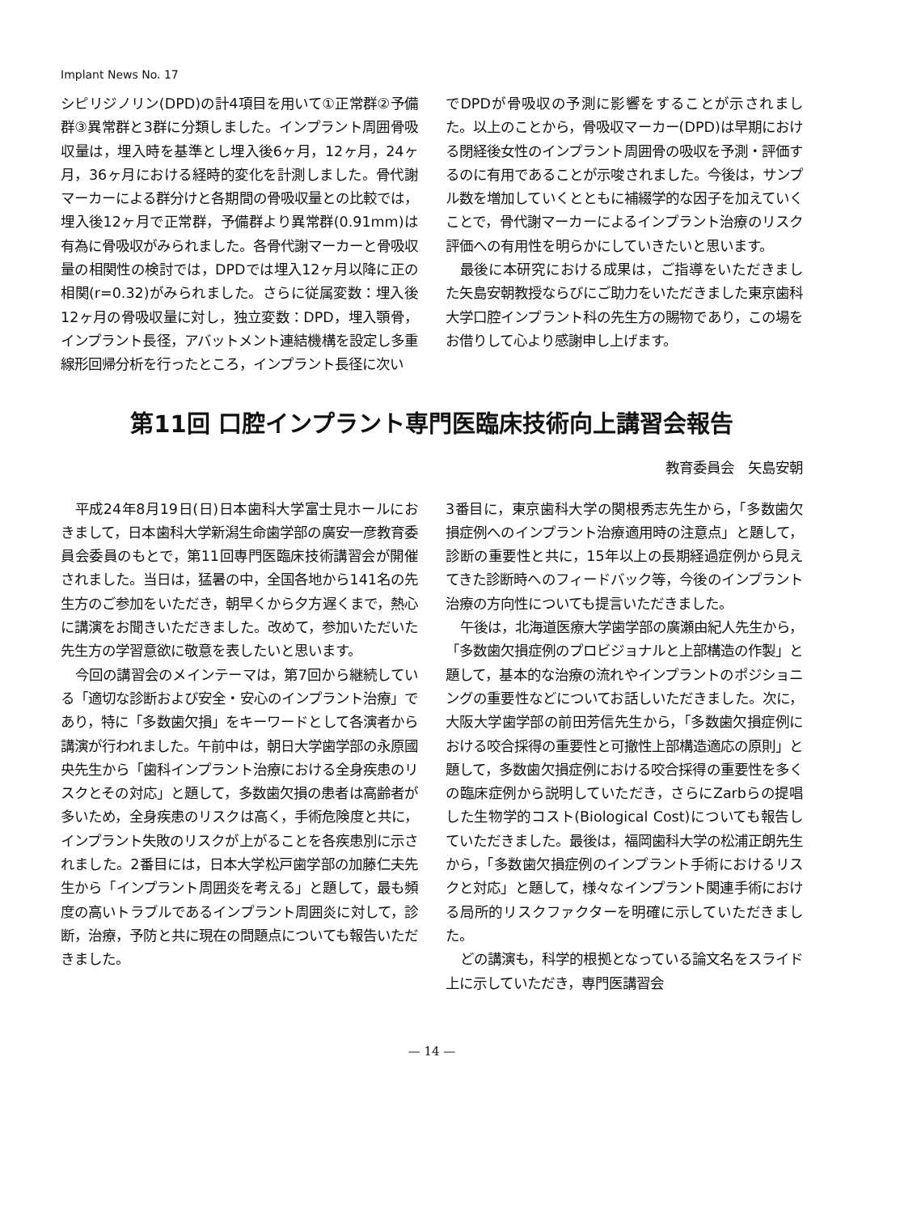Implant News No. 17
シピリジノリン(DPD)の計4項目を用いて①正常群②予備群③異常群と3群に分類しました。インプラント周囲骨吸収量は，埋入時を基準とし埋入後6ヶ月，12ヶ月，24ヶ月，36ヶ月における経時的変化を計測しました。骨代謝マーカーによる群分けと各期間の骨吸収量との比較では，埋入後12ヶ月で正常群，予備群より異常群(0.91mm)は有為に骨吸収がみられました。各骨代謝マーカーと骨吸収量の相関性の検討では，DPDでは埋入12ヶ月以降に正の相関(r=0.32)がみられました。さらに従属変数：埋入後12ヶ月の骨吸収量に対し，独立変数：DPD，埋入顎骨，インプラント長径，アバットメント連結機構を設定し多重線形回帰分析を行ったところ，インプラント長径に次い
でDPDが骨吸収の予測に影響をすることが示されました。以上のことから，骨吸収マーカー(DPD)は早期における閉経後女性のインプラント周囲骨の吸収を予測・評価するのに有用であることが示唆されました。今後は，サンプル数を増加していくとともに補綴学的な因子を加えていくことで，骨代謝マーカーによるインプラント治療のリスク評価への有用性を明らかにしていきたいと思います。
最後に本研究における成果は，ご指導をいただきました矢島安朝教授ならびにご助力をいただきました東京歯科大学口腔インプラント科の先生方の賜物であり，この場をお借りして心より感謝申し上げます。
第11回 口腔インプラント専門医臨床技術向上講習会報告
教育委員会　矢島安朝
平成24年8月19日(日)日本歯科大学富士見ホールにおきまして，日本歯科大学新潟生命歯学部の廣安一彦教育委員会委員のもとで，第11回専門医臨床技術講習会が開催されました。当日は，猛暑の中，全国各地から141名の先生方のご参加をいただき，朝早くから夕方遅くまで，熱心に講演をお聞きいただきました。改めて，参加いただいた先生方の学習意欲に敬意を表したいと思います。
今回の講習会のメインテーマは，第7回から継続している「適切な診断および安全・安心のインプラント治療」であり，特に「多数歯欠損」をキーワードとして各演者から講演が行われました。午前中は，朝日大学歯学部の永原國央先生から「歯科インプラント治療における全身疾患のリスクとその対応」と題して，多数歯欠損の患者は高齢者が多いため，全身疾患のリスクは高く，手術危険度と共に，インプラント失敗のリスクが上がることを各疾患別に示されました。2番目には，日本大学松戸歯学部の加藤仁夫先生から「インプラント周囲炎を考える」と題して，最も頻度の高いトラブルであるインプラント周囲炎に対して，診断，治療，予防と共に現在の問題点についても報告いただきました。
3番目に，東京歯科大学の関根秀志先生から，「多数歯欠損症例へのインプラント治療適用時の注意点」と題して，診断の重要性と共に，15年以上の長期経過症例から見えてきた診断時へのフィードバック等，今後のインプラント治療の方向性についても提言いただきました。
午後は，北海道医療大学歯学部の廣瀬由紀人先生から，「多数歯欠損症例のプロビジョナルと上部構造の作製」と題して，基本的な治療の流れやインプラントのポジショニングの重要性などについてお話しいただきました。次に，大阪大学歯学部の前田芳信先生から，「多数歯欠損症例における咬合採得の重要性と可撤性上部構造適応の原則」と題して，多数歯欠損症例における咬合採得の重要性を多くの臨床症例から説明していただき，さらにZarbらの提唱した生物学的コスト(Biological Cost)についても報告していただきました。最後は，福岡歯科大学の松浦正朗先生から，「多数歯欠損症例のインプラント手術におけるリスクと対応」と題して，様々なインプラント関連手術における局所的リスクファクターを明確に示していただきました。
どの講演も，科学的根拠となっている論文名をスライド上に示していただき，専門医講習会
— 14 —